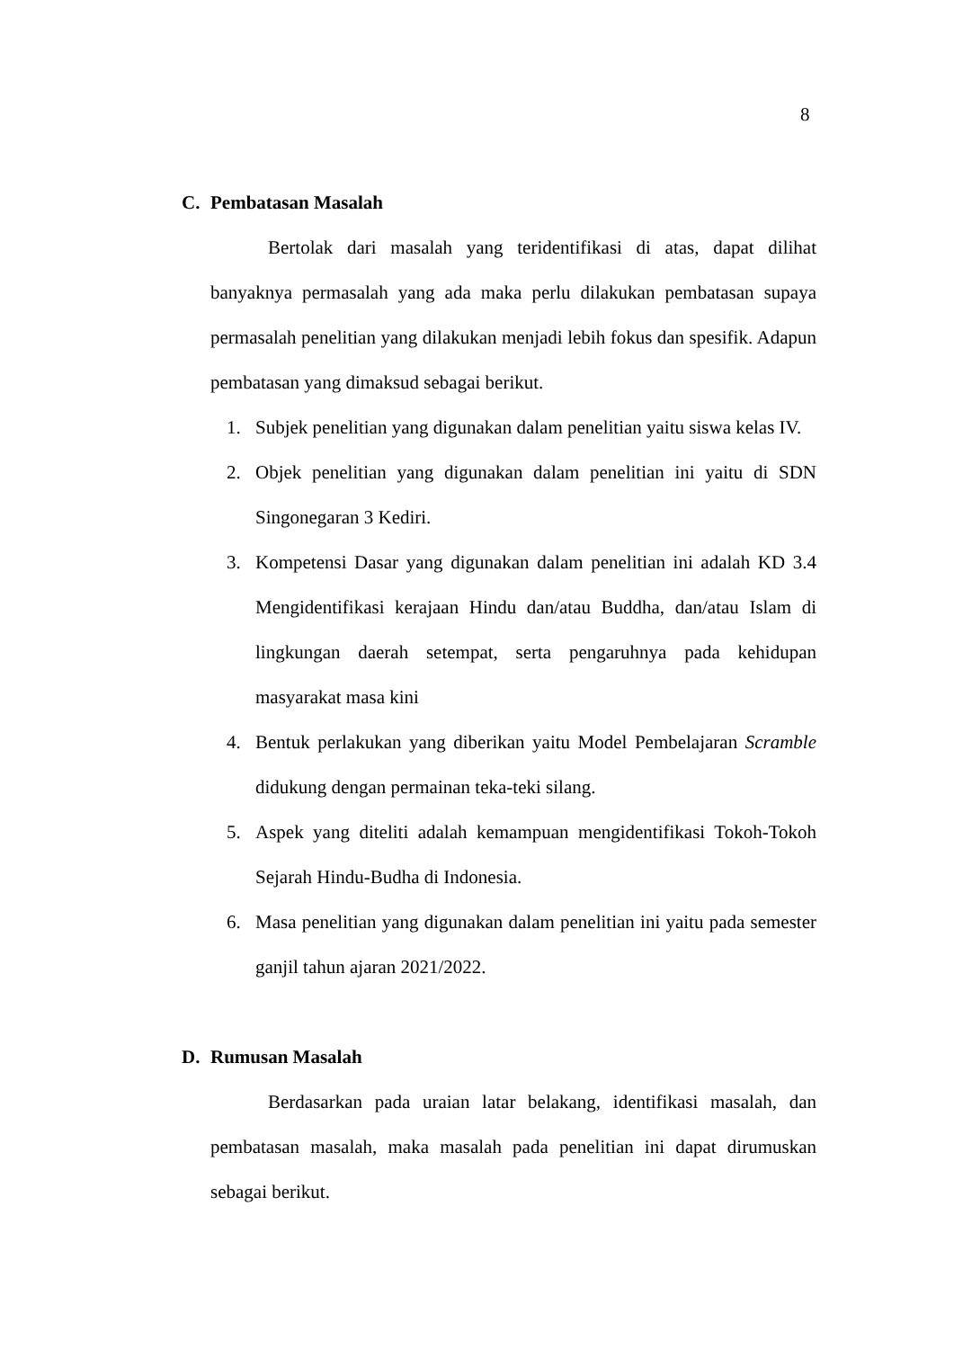8
C. Pembatasan Masalah
Bertolak dari masalah yang teridentifikasi di atas, dapat dilihat banyaknya permasalah yang ada maka perlu dilakukan pembatasan supaya permasalah penelitian yang dilakukan menjadi lebih fokus dan spesifik. Adapun pembatasan yang dimaksud sebagai berikut.
1. Subjek penelitian yang digunakan dalam penelitian yaitu siswa kelas IV.
2. Objek penelitian yang digunakan dalam penelitian ini yaitu di SDN Singonegaran 3 Kediri.
3. Kompetensi Dasar yang digunakan dalam penelitian ini adalah KD 3.4 Mengidentifikasi kerajaan Hindu dan/atau Buddha, dan/atau Islam di lingkungan daerah setempat, serta pengaruhnya pada kehidupan masyarakat masa kini
4. Bentuk perlakukan yang diberikan yaitu Model Pembelajaran Scramble didukung dengan permainan teka-teki silang.
5. Aspek yang diteliti adalah kemampuan mengidentifikasi Tokoh-Tokoh Sejarah Hindu-Budha di Indonesia.
6. Masa penelitian yang digunakan dalam penelitian ini yaitu pada semester ganjil tahun ajaran 2021/2022.
D. Rumusan Masalah
Berdasarkan pada uraian latar belakang, identifikasi masalah, dan pembatasan masalah, maka masalah pada penelitian ini dapat dirumuskan sebagai berikut.